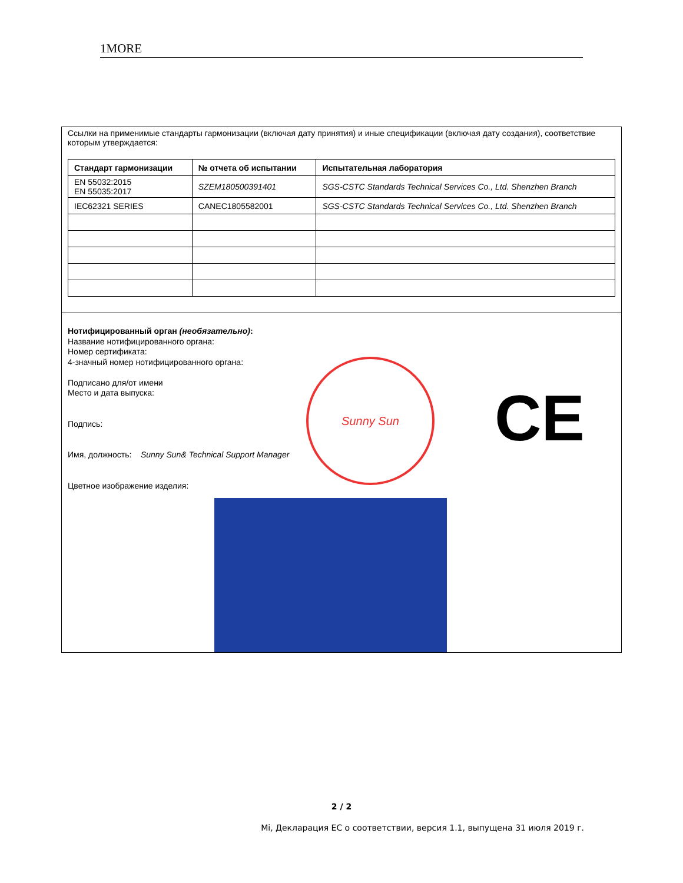1MORE
Ссылки на применимые стандарты гармонизации (включая дату принятия) и иные спецификации (включая дату создания), соответствие которым утверждается:
| Стандарт гармонизации | № отчета об испытании | Испытательная лаборатория |
| --- | --- | --- |
| EN 55032:2015 EN 55035:2017 | SZEM180500391401 | SGS-CSTC Standards Technical Services Co., Ltd. Shenzhen Branch |
| IEC62321 SERIES | CANEC1805582001 | SGS-CSTC Standards Technical Services Co., Ltd. Shenzhen Branch |
Нотифицированный орган (необязательно):
Название нотифицированного органа:
Номер сертификата:
4-значный номер нотифицированного органа:
Подписано для/от имени
Место и дата выпуска:
Подпись:
Имя, должность: Sunny Sun& Technical Support Manager
Цветное изображение изделия:
Sunny Sun
CE
2 / 2
Mi, Декларация ЕС о соответствии, версия 1.1, выпущена 31 июля 2019 г.